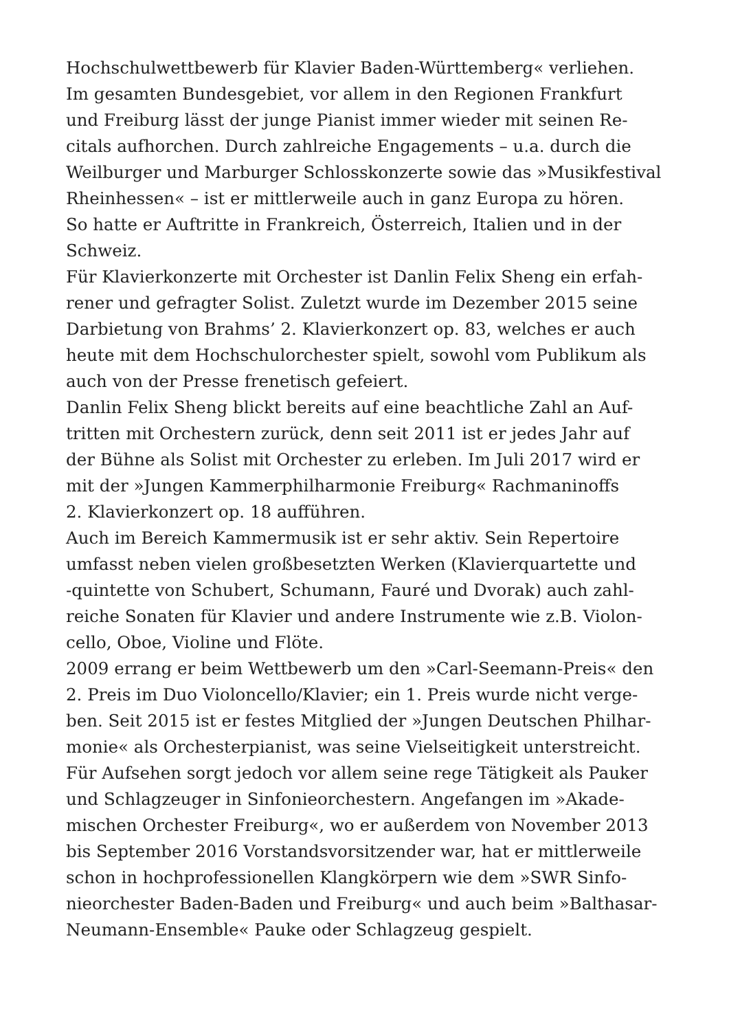Hochschulwettbewerb für Klavier Baden-Württemberg« verliehen.
Im gesamten Bundesgebiet, vor allem in den Regionen Frankfurt
und Freiburg lässt der junge Pianist immer wieder mit seinen Re-
citals aufhorchen. Durch zahlreiche Engagements – u.a. durch die
Weilburger und Marburger Schlosskonzerte sowie das »Musikfestival
Rheinhessen« – ist er mittlerweile auch in ganz Europa zu hören.
So hatte er Auftritte in Frankreich, Österreich, Italien und in der
Schweiz.
Für Klavierkonzerte mit Orchester ist Danlin Felix Sheng ein erfah-
rener und gefragter Solist. Zuletzt wurde im Dezember 2015 seine
Darbietung von Brahms’ 2. Klavierkonzert op. 83, welches er auch
heute mit dem Hochschulorchester spielt, sowohl vom Publikum als
auch von der Presse frenetisch gefeiert.
Danlin Felix Sheng blickt bereits auf eine beachtliche Zahl an Auf-
tritten mit Orchestern zurück, denn seit 2011 ist er jedes Jahr auf
der Bühne als Solist mit Orchester zu erleben. Im Juli 2017 wird er
mit der »Jungen Kammerphilharmonie Freiburg« Rachmaninoffs
2. Klavierkonzert op. 18 aufführen.
Auch im Bereich Kammermusik ist er sehr aktiv. Sein Repertoire
umfasst neben vielen großbesetzten Werken (Klavierquartette und
-quintette von Schubert, Schumann, Fauré und Dvorak) auch zahl-
reiche Sonaten für Klavier und andere Instrumente wie z.B. Violon-
cello, Oboe, Violine und Flöte.
2009 errang er beim Wettbewerb um den »Carl-Seemann-Preis« den
2. Preis im Duo Violoncello/Klavier; ein 1. Preis wurde nicht verge-
ben. Seit 2015 ist er festes Mitglied der »Jungen Deutschen Philhar-
monie« als Orchesterpianist, was seine Vielseitigkeit unterstreicht.
Für Aufsehen sorgt jedoch vor allem seine rege Tätigkeit als Pauker
und Schlagzeuger in Sinfonieorchestern. Angefangen im »Akade-
mischen Orchester Freiburg«, wo er außerdem von November 2013
bis September 2016 Vorstandsvorsitzender war, hat er mittlerweile
schon in hochprofessionellen Klangkörpern wie dem »SWR Sinfo-
nieorchester Baden-Baden und Freiburg« und auch beim »Balthasar-
Neumann-Ensemble« Pauke oder Schlagzeug gespielt.